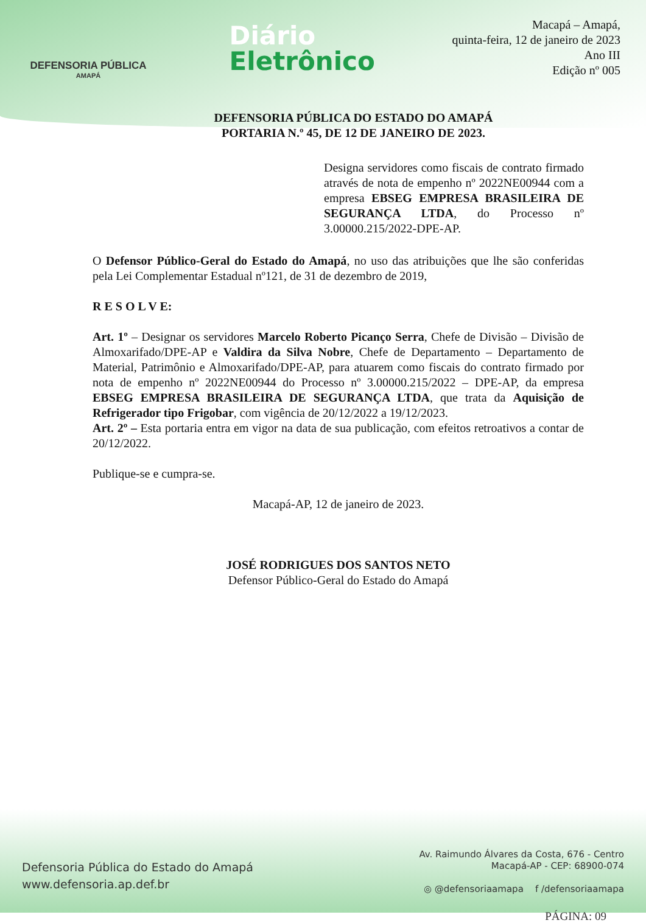DEFENSORIA PÚBLICA
AMAPÁ
Diário
Eletrônico
Macapá – Amapá,
quinta-feira, 12 de janeiro de 2023
Ano III
Edição nº 005
DEFENSORIA PÚBLICA DO ESTADO DO AMAPÁ
PORTARIA N.º 45, DE 12 DE JANEIRO DE 2023.
Designa servidores como fiscais de contrato firmado através de nota de empenho nº 2022NE00944 com a empresa EBSEG EMPRESA BRASILEIRA DE SEGURANÇA LTDA, do Processo nº 3.00000.215/2022-DPE-AP.
O Defensor Público-Geral do Estado do Amapá, no uso das atribuições que lhe são conferidas pela Lei Complementar Estadual nº121, de 31 de dezembro de 2019,
R E S O L V E:
Art. 1º – Designar os servidores Marcelo Roberto Picanço Serra, Chefe de Divisão – Divisão de Almoxarifado/DPE-AP e Valdira da Silva Nobre, Chefe de Departamento – Departamento de Material, Patrimônio e Almoxarifado/DPE-AP, para atuarem como fiscais do contrato firmado por nota de empenho nº 2022NE00944 do Processo nº 3.00000.215/2022 – DPE-AP, da empresa EBSEG EMPRESA BRASILEIRA DE SEGURANÇA LTDA, que trata da Aquisição de Refrigerador tipo Frigobar, com vigência de 20/12/2022 a 19/12/2023.
Art. 2º – Esta portaria entra em vigor na data de sua publicação, com efeitos retroativos a contar de 20/12/2022.
Publique-se e cumpra-se.
Macapá-AP, 12 de janeiro de 2023.
JOSÉ RODRIGUES DOS SANTOS NETO
Defensor Público-Geral do Estado do Amapá
Defensoria Pública do Estado do Amapá
www.defensoria.ap.def.br
Av. Raimundo Álvares da Costa, 676 - Centro
Macapá-AP - CEP: 68900-074
◎ @defensoriaamapa f /defensoriaamapa
PÁGINA: 09